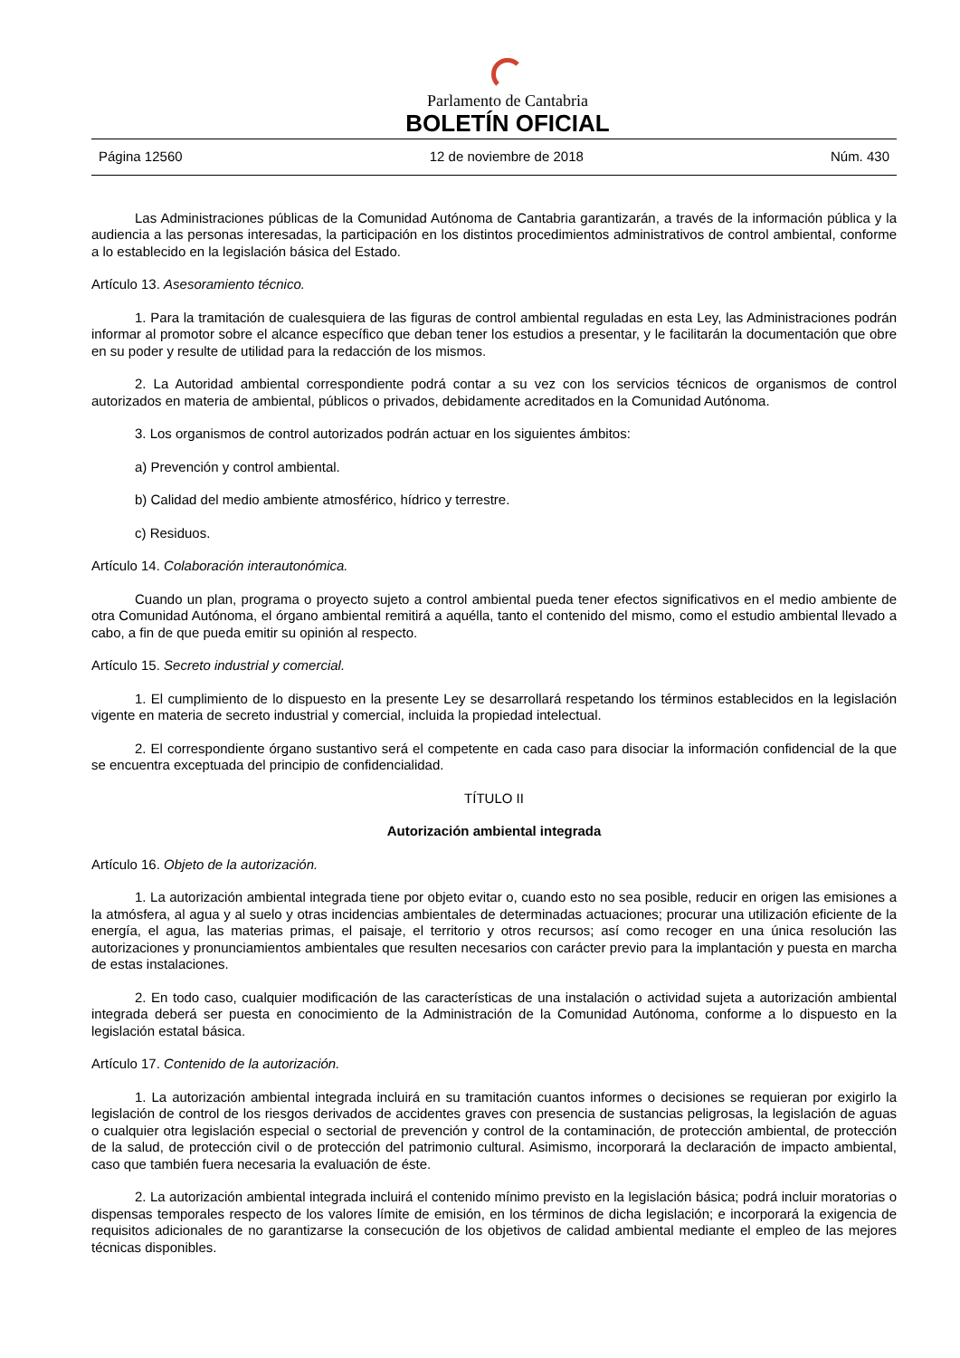Parlamento de Cantabria
BOLETÍN OFICIAL
Página 12560 12 de noviembre de 2018 Núm. 430
Las Administraciones públicas de la Comunidad Autónoma de Cantabria garantizarán, a través de la información pública y la audiencia a las personas interesadas, la participación en los distintos procedimientos administrativos de control ambiental, conforme a lo establecido en la legislación básica del Estado.
Artículo 13. Asesoramiento técnico.
1. Para la tramitación de cualesquiera de las figuras de control ambiental reguladas en esta Ley, las Administraciones podrán informar al promotor sobre el alcance específico que deban tener los estudios a presentar, y le facilitarán la documentación que obre en su poder y resulte de utilidad para la redacción de los mismos.
2. La Autoridad ambiental correspondiente podrá contar a su vez con los servicios técnicos de organismos de control autorizados en materia de ambiental, públicos o privados, debidamente acreditados en la Comunidad Autónoma.
3. Los organismos de control autorizados podrán actuar en los siguientes ámbitos:
a) Prevención y control ambiental.
b) Calidad del medio ambiente atmosférico, hídrico y terrestre.
c) Residuos.
Artículo 14. Colaboración interautonómica.
Cuando un plan, programa o proyecto sujeto a control ambiental pueda tener efectos significativos en el medio ambiente de otra Comunidad Autónoma, el órgano ambiental remitirá a aquélla, tanto el contenido del mismo, como el estudio ambiental llevado a cabo, a fin de que pueda emitir su opinión al respecto.
Artículo 15. Secreto industrial y comercial.
1. El cumplimiento de lo dispuesto en la presente Ley se desarrollará respetando los términos establecidos en la legislación vigente en materia de secreto industrial y comercial, incluida la propiedad intelectual.
2. El correspondiente órgano sustantivo será el competente en cada caso para disociar la información confidencial de la que se encuentra exceptuada del principio de confidencialidad.
TÍTULO II
Autorización ambiental integrada
Artículo 16. Objeto de la autorización.
1. La autorización ambiental integrada tiene por objeto evitar o, cuando esto no sea posible, reducir en origen las emisiones a la atmósfera, al agua y al suelo y otras incidencias ambientales de determinadas actuaciones; procurar una utilización eficiente de la energía, el agua, las materias primas, el paisaje, el territorio y otros recursos; así como recoger en una única resolución las autorizaciones y pronunciamientos ambientales que resulten necesarios con carácter previo para la implantación y puesta en marcha de estas instalaciones.
2. En todo caso, cualquier modificación de las características de una instalación o actividad sujeta a autorización ambiental integrada deberá ser puesta en conocimiento de la Administración de la Comunidad Autónoma, conforme a lo dispuesto en la legislación estatal básica.
Artículo 17. Contenido de la autorización.
1. La autorización ambiental integrada incluirá en su tramitación cuantos informes o decisiones se requieran por exigirlo la legislación de control de los riesgos derivados de accidentes graves con presencia de sustancias peligrosas, la legislación de aguas o cualquier otra legislación especial o sectorial de prevención y control de la contaminación, de protección ambiental, de protección de la salud, de protección civil o de protección del patrimonio cultural. Asimismo, incorporará la declaración de impacto ambiental, caso que también fuera necesaria la evaluación de éste.
2. La autorización ambiental integrada incluirá el contenido mínimo previsto en la legislación básica; podrá incluir moratorias o dispensas temporales respecto de los valores límite de emisión, en los términos de dicha legislación; e incorporará la exigencia de requisitos adicionales de no garantizarse la consecución de los objetivos de calidad ambiental mediante el empleo de las mejores técnicas disponibles.